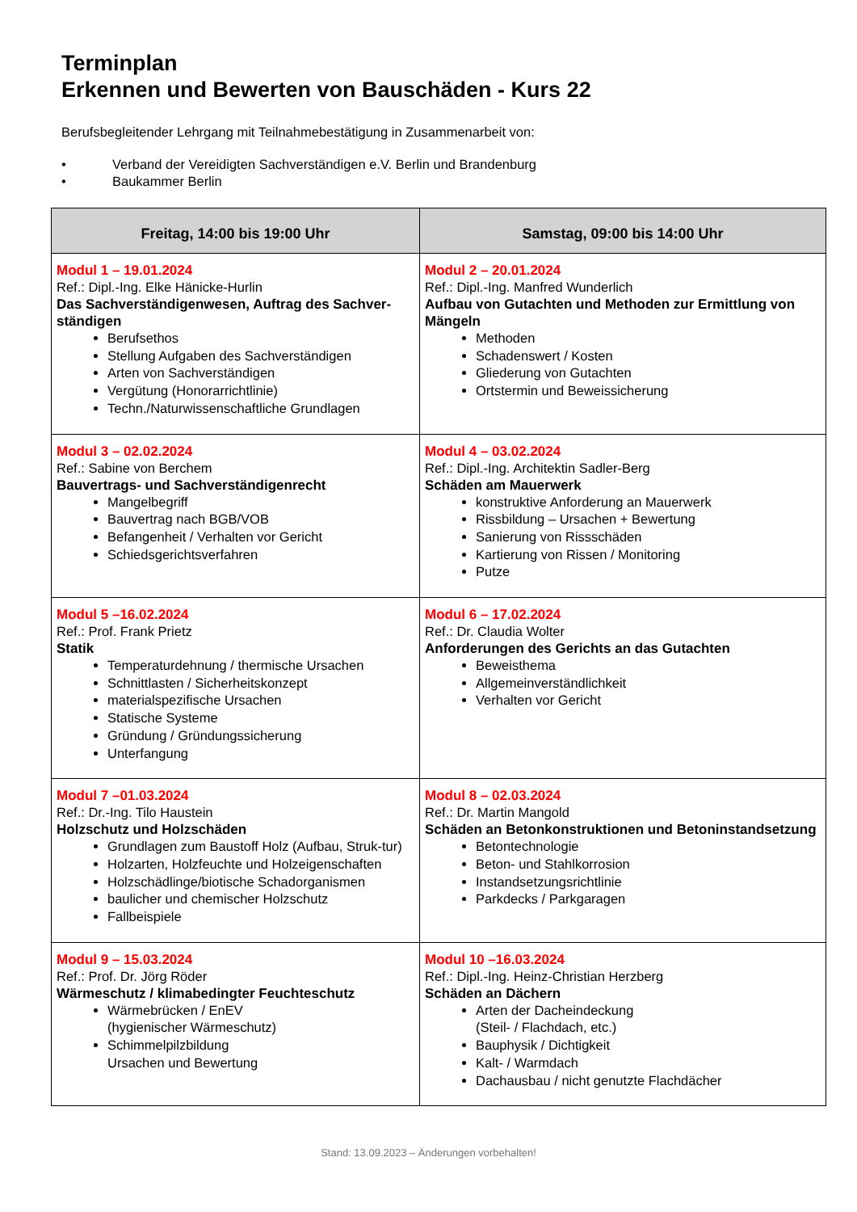Terminplan
Erkennen und Bewerten von Bauschäden - Kurs 22
Berufsbegleitender Lehrgang mit Teilnahmebestätigung in Zusammenarbeit von:
• Verband der Vereidigten Sachverständigen e.V. Berlin und Brandenburg
• Baukammer Berlin
| Freitag, 14:00 bis 19:00 Uhr | Samstag, 09:00 bis 14:00 Uhr |
| --- | --- |
| Modul 1 – 19.01.2024 Ref.: Dipl.-Ing. Elke Hänicke-Hurlin Das Sachverständigenwesen, Auftrag des Sachver-ständigen Berufsethos Stellung Aufgaben des Sachverständigen Arten von Sachverständigen Vergütung (Honorarrichtlinie) Techn./Naturwissenschaftliche Grundlagen | Modul 2 – 20.01.2024 Ref.: Dipl.-Ing. Manfred Wunderlich Aufbau von Gutachten und Methoden zur Ermittlung von Mängeln Methoden Schadenswert / Kosten Gliederung von Gutachten Ortstermin und Beweissicherung |
| Modul 3 – 02.02.2024 Ref.: Sabine von Berchem Bauvertrags- und Sachverständigenrecht Mangelbegriff Bauvertrag nach BGB/VOB Befangenheit / Verhalten vor Gericht Schiedsgerichtsverfahren | Modul 4 – 03.02.2024 Ref.: Dipl.-Ing. Architektin Sadler-Berg Schäden am Mauerwerk konstruktive Anforderung an Mauerwerk Rissbildung – Ursachen + Bewertung Sanierung von Rissschäden Kartierung von Rissen / Monitoring Putze |
| Modul 5 –16.02.2024 Ref.: Prof. Frank Prietz Statik Temperaturdehnung / thermische Ursachen Schnittlasten / Sicherheitskonzept materialspezifische Ursachen Statische Systeme Gründung / Gründungssicherung Unterfangung | Modul 6 – 17.02.2024 Ref.: Dr. Claudia Wolter Anforderungen des Gerichts an das Gutachten Beweisthema Allgemeinverständlichkeit Verhalten vor Gericht |
| Modul 7 –01.03.2024 Ref.: Dr.-Ing. Tilo Haustein Holzschutz und Holzschäden Grundlagen zum Baustoff Holz (Aufbau, Struk-tur) Holzarten, Holzfeuchte und Holzeigenschaften Holzschädlinge/biotische Schadorganismen baulicher und chemischer Holzschutz Fallbeispiele | Modul 8 – 02.03.2024 Ref.: Dr. Martin Mangold Schäden an Betonkonstruktionen und Betoninstandsetzung Betontechnologie Beton- und Stahlkorrosion Instandsetzungsrichtlinie Parkdecks / Parkgaragen |
| Modul 9 – 15.03.2024 Ref.: Prof. Dr. Jörg Röder Wärmeschutz / klimabedingter Feuchteschutz Wärmebrücken / EnEV (hygienischer Wärmeschutz) Schimmelpilzbildung Ursachen und Bewertung | Modul 10 –16.03.2024 Ref.: Dipl.-Ing. Heinz-Christian Herzberg Schäden an Dächern Arten der Dacheindeckung (Steil- / Flachdach, etc.) Bauphysik / Dichtigkeit Kalt- / Warmdach Dachausbau / nicht genutzte Flachdächer |
Stand: 13.09.2023 – Änderungen vorbehalten!